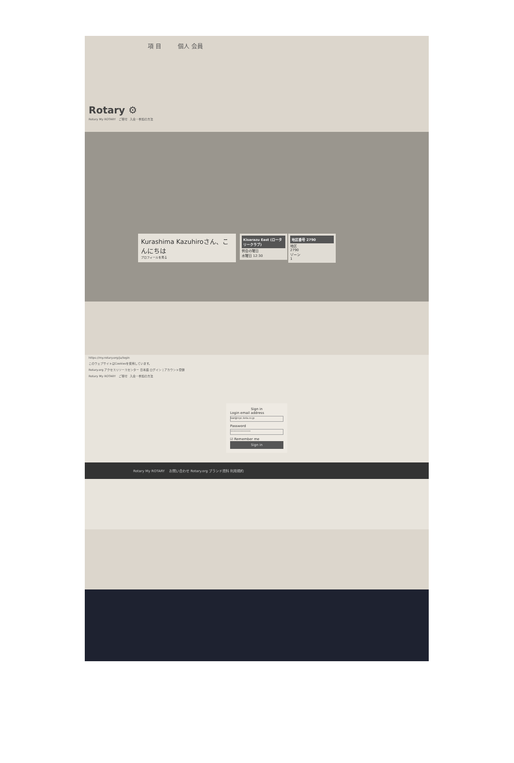項 目 個人 会員
Rotary ⚙
Rotary My ROTARY ご寄付 入会・参加の方法
Kurashima Kazuhiroさん、こんにちは
プロフィールを見る
Kisarazu East (ロータリークラブ)
例会の曜日
水曜日 12:30
地区番号 2790
地区
2790
ゾーン
1
https://my.rotary.org/ja/login
このウェブサイトはCookiesを使用しています。
Rotary.org アクセスリソースセンター 日本語 ログイン | アカウント登録
Rotary My ROTARY ご寄付 入会・参加の方法
Sign in
Login email address
kaz@rcpc.kela.co.jp
Password
••••••••••••••
☑ Remember me
Sign in
Rotary My ROTARY お問い合わせ Rotary.org ブランド資料 利用規約